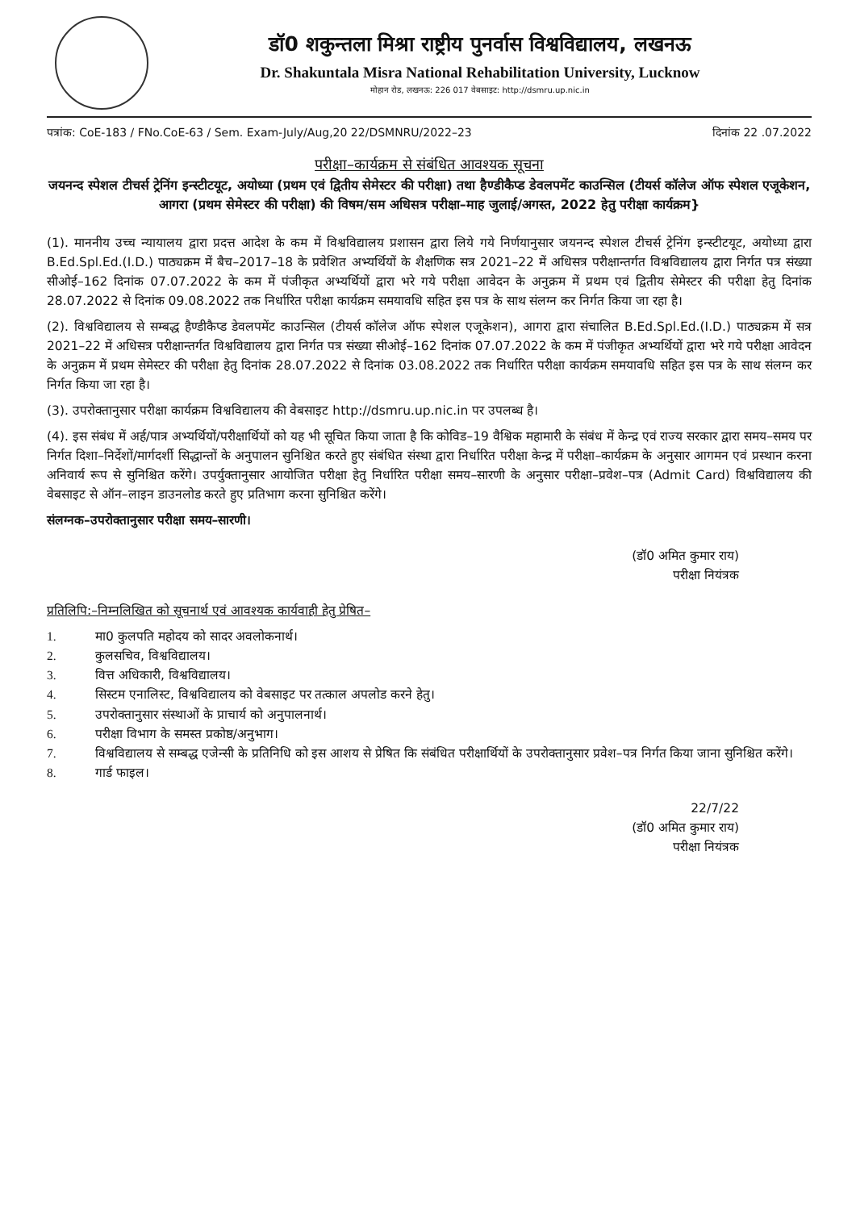डॉ0 शकुन्तला मिश्रा राष्ट्रीय पुनर्वास विश्वविद्यालय, लखनऊ
Dr. Shakuntala Misra National Rehabilitation University, Lucknow
मोहान रोड, लखनऊ: 226 017 वेबसाइट: http://dsmru.up.nic.in
पत्रांक: CoE-183 / FNo.CoE-63 / Sem. Exam-July/Aug,20 22/DSMNRU/2022–23 दिनांक 22 .07.2022
परीक्षा–कार्यक्रम से संबंधित आवश्यक सूचना
जयनन्द स्पेशल टीचर्स ट्रेनिंग इन्स्टीटयूट, अयोध्या (प्रथम एवं द्वितीय सेमेस्टर की परीक्षा) तथा हैण्डीकैप्ड डेवलपमेंट काउन्सिल (टीयर्स कॉलेज ऑफ स्पेशल एजूकेशन, आगरा (प्रथम सेमेस्टर की परीक्षा) की विषम/सम अधिसत्र परीक्षा–माह जुलाई/अगस्त, 2022 हेतु परीक्षा कार्यक्रम}
(1). माननीय उच्च न्यायालय द्वारा प्रदत्त आदेश के कम में विश्वविद्यालय प्रशासन द्वारा लिये गये निर्णयानुसार जयनन्द स्पेशल टीचर्स ट्रेनिंग इन्स्टीटयूट, अयोध्या द्वारा B.Ed.Spl.Ed.(I.D.) पाठ्यक्रम में बैच–2017–18 के प्रवेशित अभ्यर्थियों के शैक्षणिक सत्र 2021–22 में अधिसत्र परीक्षान्तर्गत विश्वविद्यालय द्वारा निर्गत पत्र संख्या सीओई–162 दिनांक 07.07.2022 के कम में पंजीकृत अभ्यर्थियों द्वारा भरे गये परीक्षा आवेदन के अनुक्रम में प्रथम एवं द्वितीय सेमेस्टर की परीक्षा हेतु दिनांक 28.07.2022 से दिनांक 09.08.2022 तक निर्धारित परीक्षा कार्यक्रम समयावधि सहित इस पत्र के साथ संलग्न कर निर्गत किया जा रहा है।
(2). विश्वविद्यालय से सम्बद्ध हैण्डीकैप्ड डेवलपमेंट काउन्सिल (टीयर्स कॉलेज ऑफ स्पेशल एजूकेशन), आगरा द्वारा संचालित B.Ed.Spl.Ed.(I.D.) पाठ्यक्रम में सत्र 2021–22 में अधिसत्र परीक्षान्तर्गत विश्वविद्यालय द्वारा निर्गत पत्र संख्या सीओई–162 दिनांक 07.07.2022 के कम में पंजीकृत अभ्यर्थियों द्वारा भरे गये परीक्षा आवेदन के अनुक्रम में प्रथम सेमेस्टर की परीक्षा हेतु दिनांक 28.07.2022 से दिनांक 03.08.2022 तक निर्धारित परीक्षा कार्यक्रम समयावधि सहित इस पत्र के साथ संलग्न कर निर्गत किया जा रहा है।
(3). उपरोक्तानुसार परीक्षा कार्यक्रम विश्वविद्यालय की वेबसाइट http://dsmru.up.nic.in पर उपलब्ध है।
(4). इस संबंध में अर्ह/पात्र अभ्यर्थियों/परीक्षार्थियों को यह भी सूचित किया जाता है कि कोविड–19 वैश्विक महामारी के संबंध में केन्द्र एवं राज्य सरकार द्वारा समय–समय पर निर्गत दिशा–निर्देशों/मार्गदर्शी सिद्धान्तों के अनुपालन सुनिश्चित करते हुए संबंधित संस्था द्वारा निर्धारित परीक्षा केन्द्र में परीक्षा–कार्यक्रम के अनुसार आगमन एवं प्रस्थान करना अनिवार्य रूप से सुनिश्चित करेंगे। उपर्युक्तानुसार आयोजित परीक्षा हेतु निर्धारित परीक्षा समय–सारणी के अनुसार परीक्षा–प्रवेश–पत्र (Admit Card) विश्वविद्यालय की वेबसाइट से ऑन–लाइन डाउनलोड करते हुए प्रतिभाग करना सुनिश्चित करेंगे।
संलग्नक–उपरोक्तानुसार परीक्षा समय–सारणी।
(डॉ0 अमित कुमार राय)
परीक्षा नियंत्रक
प्रतिलिपि:–निम्नलिखित को सूचनार्थ एवं आवश्यक कार्यवाही हेतु प्रेषित–
1. मा0 कुलपति महोदय को सादर अवलोकनार्थ।
2. कुलसचिव, विश्वविद्यालय।
3. वित्त अधिकारी, विश्वविद्यालय।
4. सिस्टम एनालिस्ट, विश्वविद्यालय को वेबसाइट पर तत्काल अपलोड करने हेतु।
5. उपरोक्तानुसार संस्थाओं के प्राचार्य को अनुपालनार्थ।
6. परीक्षा विभाग के समस्त प्रकोष्ठ/अनुभाग।
7. विश्वविद्यालय से सम्बद्ध एजेन्सी के प्रतिनिधि को इस आशय से प्रेषित कि संबंधित परीक्षार्थियों के उपरोक्तानुसार प्रवेश–पत्र निर्गत किया जाना सुनिश्चित करेंगे।
8. गार्ड फाइल।
22/7/22
(डॉ0 अमित कुमार राय)
परीक्षा नियंत्रक